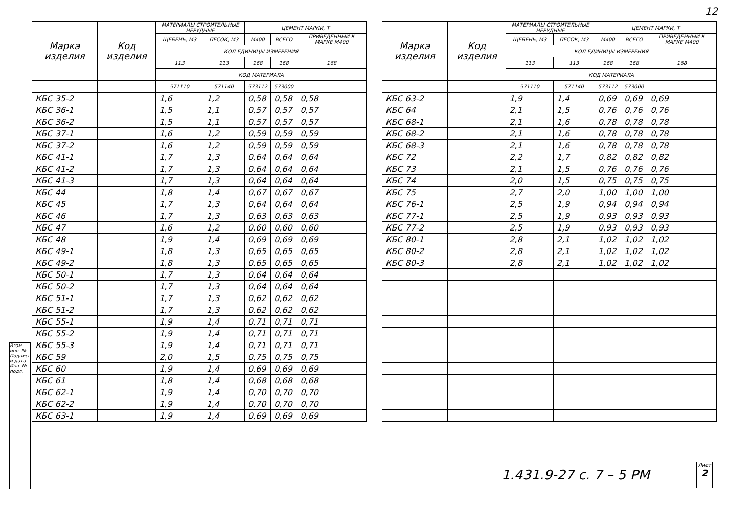12
| Марка изделия | Код изделия | МАТЕРИАЛЫ СТРОИТЕЛЬНЫЕ НЕРУДНЫЕ | | ЦЕМЕНТ МАРКИ, Т | | |
| --- | --- | --- | --- | --- | --- | --- |
| | | ЩЕБЕНЬ, М3 | ПЕСОК, М3 | М400 | ВСЕГО | ПРИВЕДЕННЫЙ К МАРКЕ М400 |
| | | КОД ЕДИНИЦЫ ИЗМЕРЕНИЯ | | | | |
| | | 113 | 113 | 168 | 168 | 168 |
| | | КОД МАТЕРИАЛА | | | | |
| | | 571110 | 571140 | 573112 | 573000 | — |
| КБС 35-2 | | 1,6 | 1,2 | 0,58 | 0,58 | 0,58 |
| КБС 36-1 | | 1,5 | 1,1 | 0,57 | 0,57 | 0,57 |
| КБС 36-2 | | 1,5 | 1,1 | 0,57 | 0,57 | 0,57 |
| КБС 37-1 | | 1,6 | 1,2 | 0,59 | 0,59 | 0,59 |
| КБС 37-2 | | 1,6 | 1,2 | 0,59 | 0,59 | 0,59 |
| КБС 41-1 | | 1,7 | 1,3 | 0,64 | 0,64 | 0,64 |
| КБС 41-2 | | 1,7 | 1,3 | 0,64 | 0,64 | 0,64 |
| КБС 41-3 | | 1,7 | 1,3 | 0,64 | 0,64 | 0,64 |
| КБС 44 | | 1,8 | 1,4 | 0,67 | 0,67 | 0,67 |
| КБС 45 | | 1,7 | 1,3 | 0,64 | 0,64 | 0,64 |
| КБС 46 | | 1,7 | 1,3 | 0,63 | 0,63 | 0,63 |
| КБС 47 | | 1,6 | 1,2 | 0,60 | 0,60 | 0,60 |
| КБС 48 | | 1,9 | 1,4 | 0,69 | 0,69 | 0,69 |
| КБС 49-1 | | 1,8 | 1,3 | 0,65 | 0,65 | 0,65 |
| КБС 49-2 | | 1,8 | 1,3 | 0,65 | 0,65 | 0,65 |
| КБС 50-1 | | 1,7 | 1,3 | 0,64 | 0,64 | 0,64 |
| КБС 50-2 | | 1,7 | 1,3 | 0,64 | 0,64 | 0,64 |
| КБС 51-1 | | 1,7 | 1,3 | 0,62 | 0,62 | 0,62 |
| КБС 51-2 | | 1,7 | 1,3 | 0,62 | 0,62 | 0,62 |
| КБС 55-1 | | 1,9 | 1,4 | 0,71 | 0,71 | 0,71 |
| КБС 55-2 | | 1,9 | 1,4 | 0,71 | 0,71 | 0,71 |
| КБС 55-3 | | 1,9 | 1,4 | 0,71 | 0,71 | 0,71 |
| КБС 59 | | 2,0 | 1,5 | 0,75 | 0,75 | 0,75 |
| КБС 60 | | 1,9 | 1,4 | 0,69 | 0,69 | 0,69 |
| КБС 61 | | 1,8 | 1,4 | 0,68 | 0,68 | 0,68 |
| КБС 62-1 | | 1,9 | 1,4 | 0,70 | 0,70 | 0,70 |
| КБС 62-2 | | 1,9 | 1,4 | 0,70 | 0,70 | 0,70 |
| КБС 63-1 | | 1,9 | 1,4 | 0,69 | 0,69 | 0,69 |
| Марка изделия | Код изделия | МАТЕРИАЛЫ СТРОИТЕЛЬНЫЕ НЕРУДНЫЕ | | ЦЕМЕНТ МАРКИ, Т | | |
| --- | --- | --- | --- | --- | --- | --- |
| | | ЩЕБЕНЬ, М3 | ПЕСОК, М3 | М400 | ВСЕГО | ПРИВЕДЕННЫЙ К МАРКЕ М400 |
| | | КОД ЕДИНИЦЫ ИЗМЕРЕНИЯ | | | | |
| | | 113 | 113 | 168 | 168 | 168 |
| | | КОД МАТЕРИАЛА | | | | |
| | | 571110 | 571140 | 573112 | 573000 | — |
| КБС 63-2 | | 1,9 | 1,4 | 0,69 | 0,69 | 0,69 |
| КБС 64 | | 2,1 | 1,5 | 0,76 | 0,76 | 0,76 |
| КБС 68-1 | | 2,1 | 1,6 | 0,78 | 0,78 | 0,78 |
| КБС 68-2 | | 2,1 | 1,6 | 0,78 | 0,78 | 0,78 |
| КБС 68-3 | | 2,1 | 1,6 | 0,78 | 0,78 | 0,78 |
| КБС 72 | | 2,2 | 1,7 | 0,82 | 0,82 | 0,82 |
| КБС 73 | | 2,1 | 1,5 | 0,76 | 0,76 | 0,76 |
| КБС 74 | | 2,0 | 1,5 | 0,75 | 0,75 | 0,75 |
| КБС 75 | | 2,7 | 2,0 | 1,00 | 1,00 | 1,00 |
| КБС 76-1 | | 2,5 | 1,9 | 0,94 | 0,94 | 0,94 |
| КБС 77-1 | | 2,5 | 1,9 | 0,93 | 0,93 | 0,93 |
| КБС 77-2 | | 2,5 | 1,9 | 0,93 | 0,93 | 0,93 |
| КБС 80-1 | | 2,8 | 2,1 | 1,02 | 1,02 | 1,02 |
| КБС 80-2 | | 2,8 | 2,1 | 1,02 | 1,02 | 1,02 |
| КБС 80-3 | | 2,8 | 2,1 | 1,02 | 1,02 | 1,02 |
Взам. инв. № Подпись и дата Инв. № подл.
1.431.9-27 с. 7 – 5 РМ
Лист
2